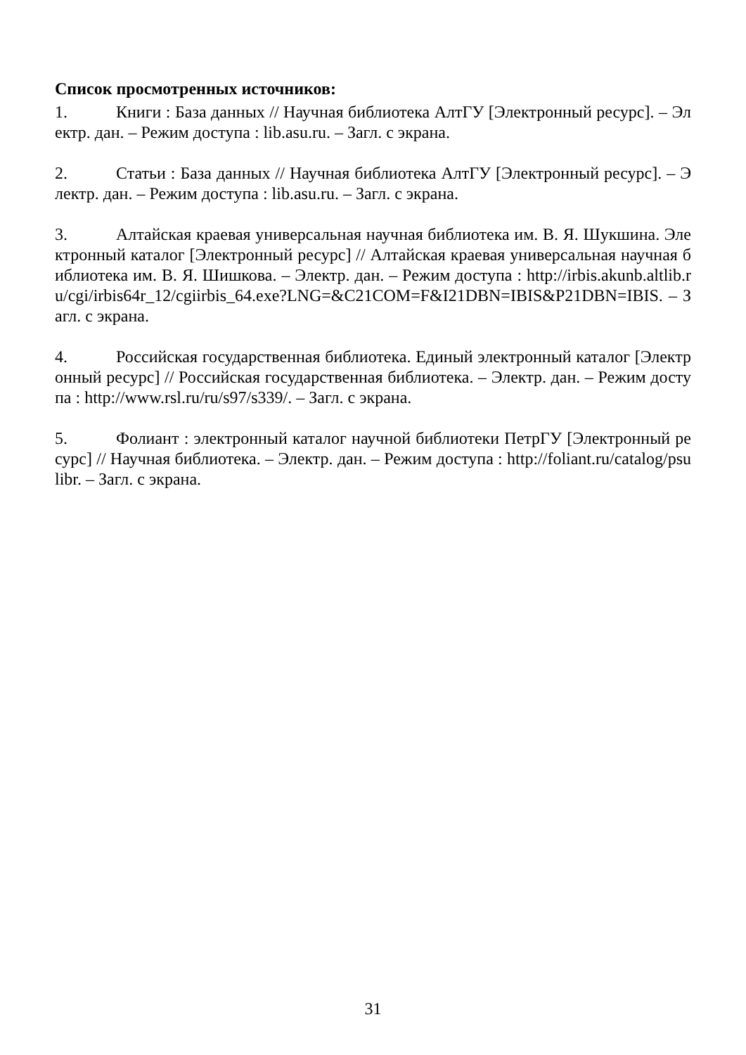Список просмотренных источников:
1. Книги : База данных // Научная библиотека АлтГУ [Электронный ресурс]. – Электр. дан. – Режим доступа : lib.asu.ru. – Загл. с экрана.
2. Статьи : База данных // Научная библиотека АлтГУ [Электронный ресурс]. – Электр. дан. – Режим доступа : lib.asu.ru. – Загл. с экрана.
3. Алтайская краевая универсальная научная библиотека им. В. Я. Шукшина. Электронный каталог [Электронный ресурс] // Алтайская краевая универсальная научная библиотека им. В. Я. Шишкова. – Электр. дан. – Режим доступа : http://irbis.akunb.altlib.ru/cgi/irbis64r_12/cgiirbis_64.exe?LNG=&C21COM=F&I21DBN=IBIS&P21DBN=IBIS. – Загл. с экрана.
4. Российская государственная библиотека. Единый электронный каталог [Электронный ресурс] // Российская государственная библиотека. – Электр. дан. – Режим доступа : http://www.rsl.ru/ru/s97/s339/. – Загл. с экрана.
5. Фолиант : электронный каталог научной библиотеки ПетрГУ [Электронный ресурс] // Научная библиотека. – Электр. дан. – Режим доступа : http://foliant.ru/catalog/psulibr. – Загл. с экрана.
31